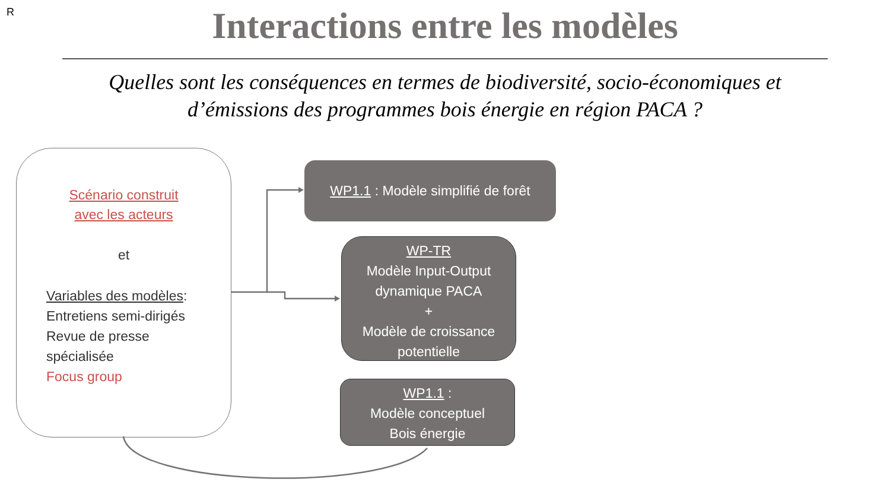R
Interactions entre les modèles
Quelles sont les conséquences en termes de biodiversité, socio-économiques et d’émissions des programmes bois énergie en région PACA ?
Scénario construit
avec les acteurs
et
Variables des modèles:
Entretiens semi-dirigés
Revue de presse
spécialisée
Focus group
WP1.1 : Modèle simplifié de forêt
WP-TR
Modèle Input-Output dynamique PACA
+
Modèle de croissance potentielle
WP1.1 :
Modèle conceptuel
Bois énergie